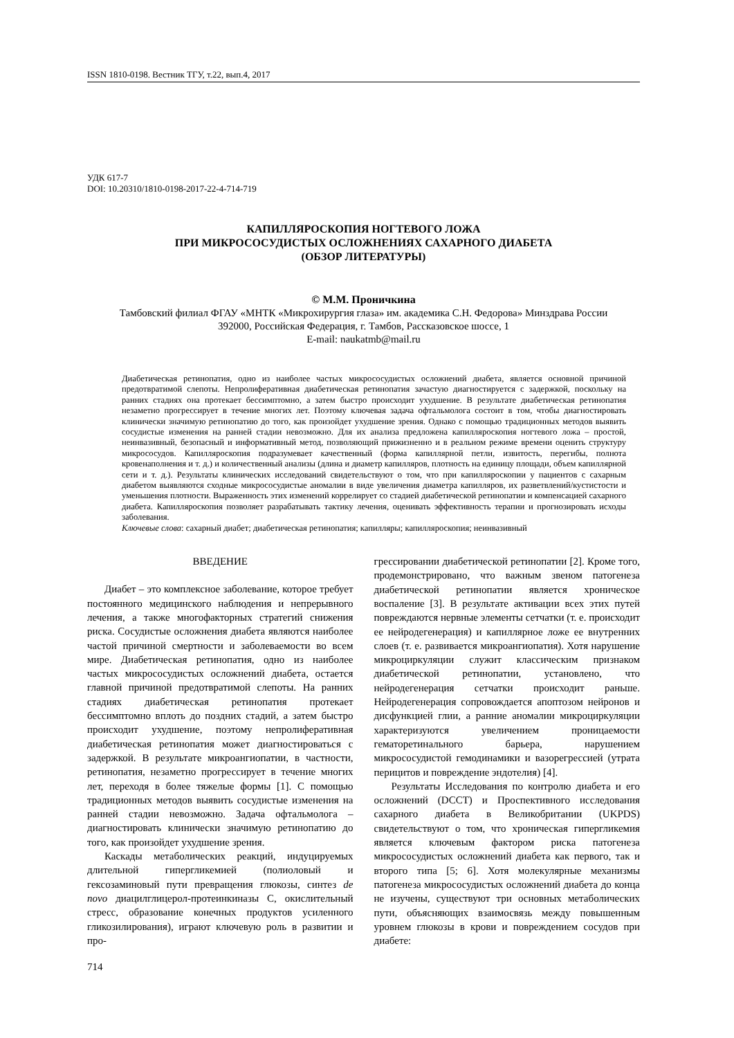ISSN 1810-0198. Вестник ТГУ, т.22, вып.4, 2017
УДК 617-7
DOI: 10.20310/1810-0198-2017-22-4-714-719
КАПИЛЛЯРОСКОПИЯ НОГТЕВОГО ЛОЖА
ПРИ МИКРОСОСУДИСТЫХ ОСЛОЖНЕНИЯХ САХАРНОГО ДИАБЕТА
(ОБЗОР ЛИТЕРАТУРЫ)
© М.М. Проничкина
Тамбовский филиал ФГАУ «МНТК «Микрохирургия глаза» им. академика С.Н. Федорова» Минздрава России
392000, Российская Федерация, г. Тамбов, Рассказовское шоссе, 1
E-mail: naukatmb@mail.ru
Диабетическая ретинопатия, одно из наиболее частых микрососудистых осложнений диабета, является основной причиной предотвратимой слепоты. Непролиферативная диабетическая ретинопатия зачастую диагностируется с задержкой, поскольку на ранних стадиях она протекает бессимптомно, а затем быстро происходит ухудшение. В результате диабетическая ретинопатия незаметно прогрессирует в течение многих лет. Поэтому ключевая задача офтальмолога состоит в том, чтобы диагностировать клинически значимую ретинопатию до того, как произойдет ухудшение зрения. Однако с помощью традиционных методов выявить сосудистые изменения на ранней стадии невозможно. Для их анализа предложена капилляроскопия ногтевого ложа – простой, неинвазивный, безопасный и информативный метод, позволяющий прижизненно и в реальном режиме времени оценить структуру микрососудов. Капилляроскопия подразумевает качественный (форма капиллярной петли, извитость, перегибы, полнота кровенаполнения и т. д.) и количественный анализы (длина и диаметр капилляров, плотность на единицу площади, объем капиллярной сети и т. д.). Результаты клинических исследований свидетельствуют о том, что при капилляроскопии у пациентов с сахарным диабетом выявляются сходные микрососудистые аномалии в виде увеличения диаметра капилляров, их разветвлений/кустистости и уменьшения плотности. Выраженность этих изменений коррелирует со стадией диабетической ретинопатии и компенсацией сахарного диабета. Капилляроскопия позволяет разрабатывать тактику лечения, оценивать эффективность терапии и прогнозировать исходы заболевания.
Ключевые слова: сахарный диабет; диабетическая ретинопатия; капилляры; капилляроскопия; неинвазивный
ВВЕДЕНИЕ
Диабет – это комплексное заболевание, которое требует постоянного медицинского наблюдения и непрерывного лечения, а также многофакторных стратегий снижения риска. Сосудистые осложнения диабета являются наиболее частой причиной смертности и заболеваемости во всем мире. Диабетическая ретинопатия, одно из наиболее частых микрососудистых осложнений диабета, остается главной причиной предотвратимой слепоты. На ранних стадиях диабетическая ретинопатия протекает бессимптомно вплоть до поздних стадий, а затем быстро происходит ухудшение, поэтому непролиферативная диабетическая ретинопатия может диагностироваться с задержкой. В результате микроангиопатии, в частности, ретинопатия, незаметно прогрессирует в течение многих лет, переходя в более тяжелые формы [1]. С помощью традиционных методов выявить сосудистые изменения на ранней стадии невозможно. Задача офтальмолога – диагностировать клинически значимую ретинопатию до того, как произойдет ухудшение зрения.
Каскады метаболических реакций, индуцируемых длительной гипергликемией (полиоловый и гексозаминовый пути превращения глюкозы, синтез de novo диацилглицерол-протеинкиназы С, окислительный стресс, образование конечных продуктов усиленного гликозилирования), играют ключевую роль в развитии и про-
грессировании диабетической ретинопатии [2]. Кроме того, продемонстрировано, что важным звеном патогенеза диабетической ретинопатии является хроническое воспаление [3]. В результате активации всех этих путей повреждаются нервные элементы сетчатки (т. е. происходит ее нейродегенерация) и капиллярное ложе ее внутренних слоев (т. е. развивается микроангиопатия). Хотя нарушение микроциркуляции служит классическим признаком диабетической ретинопатии, установлено, что нейродегенерация сетчатки происходит раньше. Нейродегенерация сопровождается апоптозом нейронов и дисфункцией глии, а ранние аномалии микроциркуляции характеризуются увеличением проницаемости гематоретинального барьера, нарушением микрососудистой гемодинамики и вазорегрессией (утрата перицитов и повреждение эндотелия) [4].
Результаты Исследования по контролю диабета и его осложнений (DCCT) и Проспективного исследования сахарного диабета в Великобритании (UKPDS) свидетельствуют о том, что хроническая гипергликемия является ключевым фактором риска патогенеза микрососудистых осложнений диабета как первого, так и второго типа [5; 6]. Хотя молекулярные механизмы патогенеза микрососудистых осложнений диабета до конца не изучены, существуют три основных метаболических пути, объясняющих взаимосвязь между повышенным уровнем глюкозы в крови и повреждением сосудов при диабете:
714